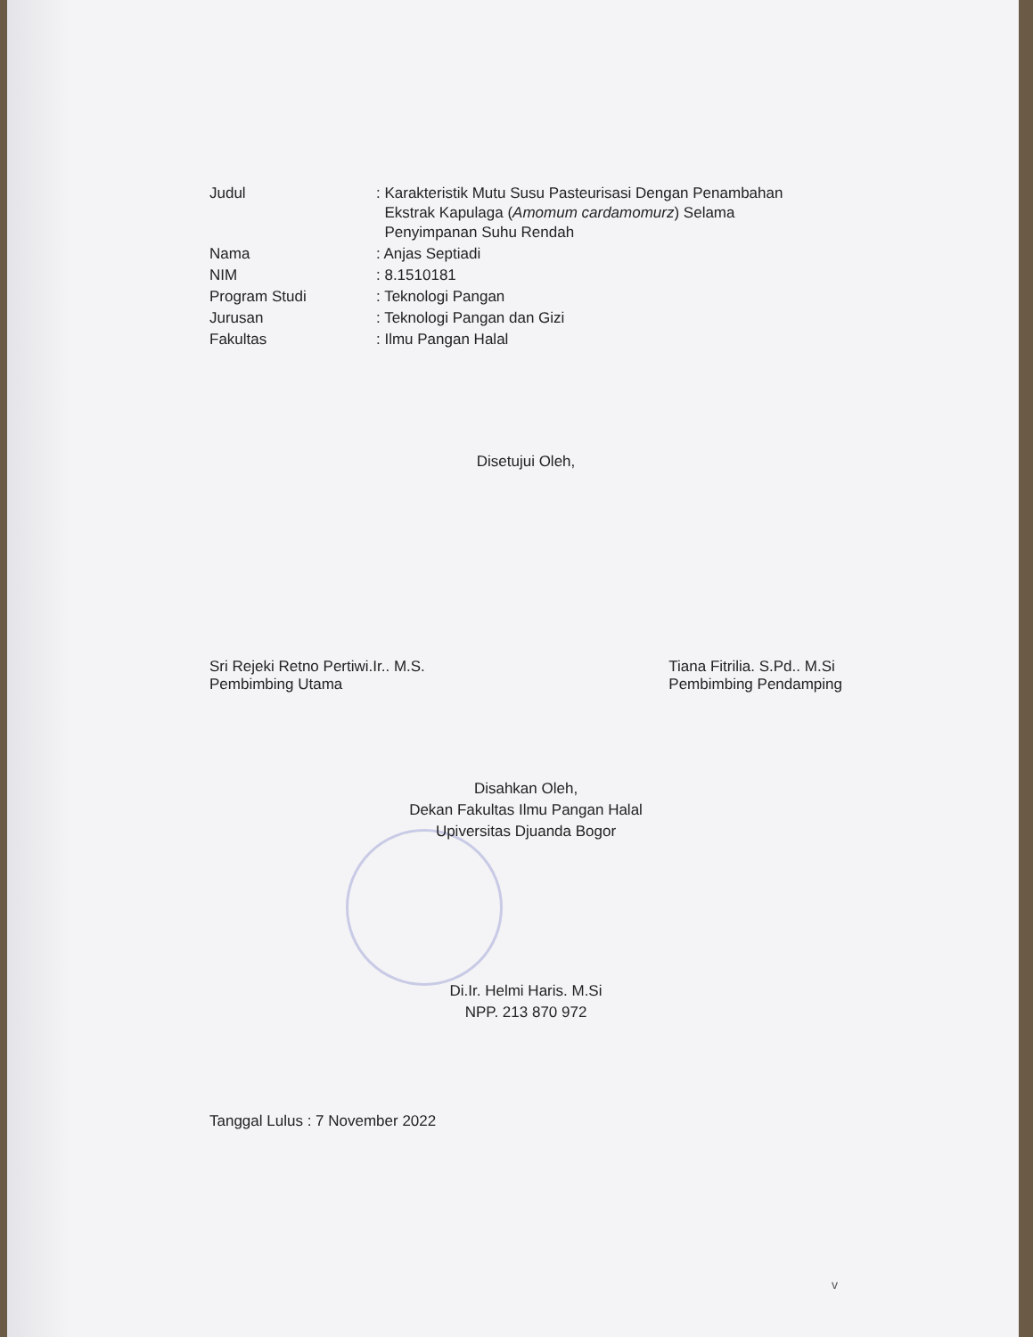| Judul | : Karakteristik Mutu Susu Pasteurisasi Dengan Penambahan Ekstrak Kapulaga ( Amomum cardamomurz ) Selama Penyimpanan Suhu Rendah |
| Nama | : Anjas Septiadi |
| NIM | : 8.1510181 |
| Program Studi | : Teknologi Pangan |
| Jurusan | : Teknologi Pangan dan Gizi |
| Fakultas | : Ilmu Pangan Halal |
Disetujui Oleh,
Sri Rejeki Retno Pertiwi.Ir.. M.S.
Pembimbing Utama
Tiana Fitrilia. S.Pd.. M.Si
Pembimbing Pendamping
Disahkan Oleh,
Dekan Fakultas Ilmu Pangan Halal
Upiversitas Djuanda Bogor
Di.Ir. Helmi Haris. M.Si
NPP. 213 870 972
Tanggal Lulus : 7 November 2022
v